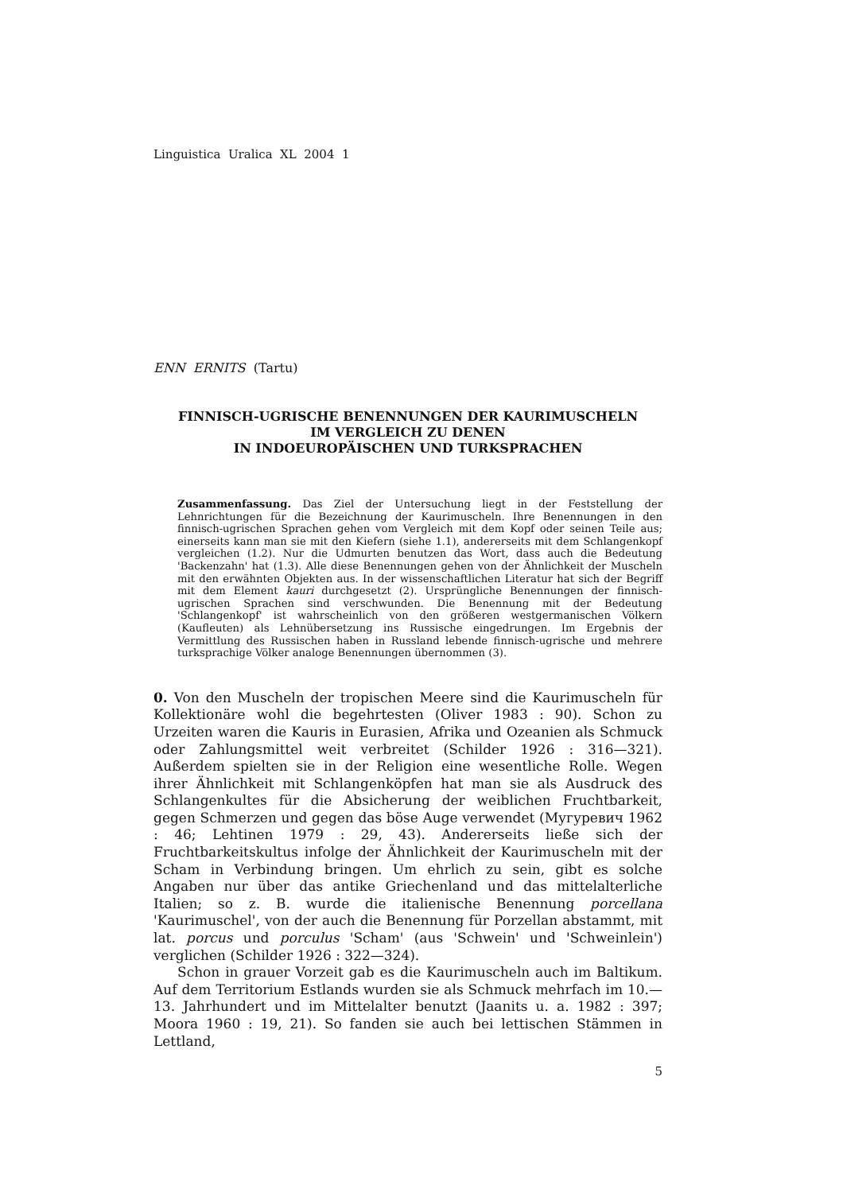Linguistica Uralica XL 2004 1
ENN ERNITS (Tartu)
FINNISCH-UGRISCHE BENENNUNGEN DER KAURIMUSCHELN
IM VERGLEICH ZU DENEN
IN INDOEUROPÄISCHEN UND TURKSPRACHEN
Zusammenfassung. Das Ziel der Untersuchung liegt in der Feststellung der Lehnrichtungen für die Bezeichnung der Kaurimuscheln. Ihre Benennungen in den finnisch-ugrischen Sprachen gehen vom Vergleich mit dem Kopf oder seinen Teile aus; einerseits kann man sie mit den Kiefern (siehe 1.1), andererseits mit dem Schlangenkopf vergleichen (1.2). Nur die Udmurten benutzen das Wort, dass auch die Bedeutung 'Backenzahn' hat (1.3). Alle diese Benennungen gehen von der Ähnlichkeit der Muscheln mit den erwähnten Objekten aus. In der wissenschaftlichen Literatur hat sich der Begriff mit dem Element kauri durchgesetzt (2). Ursprüngliche Benennungen der finnisch-ugrischen Sprachen sind verschwunden. Die Benennung mit der Bedeutung 'Schlangenkopf' ist wahrscheinlich von den größeren westgermanischen Völkern (Kaufleuten) als Lehnübersetzung ins Russische eingedrungen. Im Ergebnis der Vermittlung des Russischen haben in Russland lebende finnisch-ugrische und mehrere turksprachige Völker analoge Benennungen übernommen (3).
0. Von den Muscheln der tropischen Meere sind die Kaurimuscheln für Kollektionäre wohl die begehrtesten (Oliver 1983 : 90). Schon zu Urzeiten waren die Kauris in Eurasien, Afrika und Ozeanien als Schmuck oder Zahlungsmittel weit verbreitet (Schilder 1926 : 316—321). Außerdem spielten sie in der Religion eine wesentliche Rolle. Wegen ihrer Ähnlichkeit mit Schlangenköpfen hat man sie als Ausdruck des Schlangenkultes für die Absicherung der weiblichen Fruchtbarkeit, gegen Schmerzen und gegen das böse Auge verwendet (Мугуревич 1962 : 46; Lehtinen 1979 : 29, 43). Andererseits ließe sich der Fruchtbarkeitskultus infolge der Ähnlichkeit der Kaurimuscheln mit der Scham in Verbindung bringen. Um ehrlich zu sein, gibt es solche Angaben nur über das antike Griechenland und das mittelalterliche Italien; so z. B. wurde die italienische Benennung porcellana 'Kaurimuschel', von der auch die Benennung für Porzellan abstammt, mit lat. porcus und porculus 'Scham' (aus 'Schwein' und 'Schweinlein') verglichen (Schilder 1926 : 322—324).
Schon in grauer Vorzeit gab es die Kaurimuscheln auch im Baltikum. Auf dem Territorium Estlands wurden sie als Schmuck mehrfach im 10.—13. Jahrhundert und im Mittelalter benutzt (Jaanits u. a. 1982 : 397; Moora 1960 : 19, 21). So fanden sie auch bei lettischen Stämmen in Lettland,
5